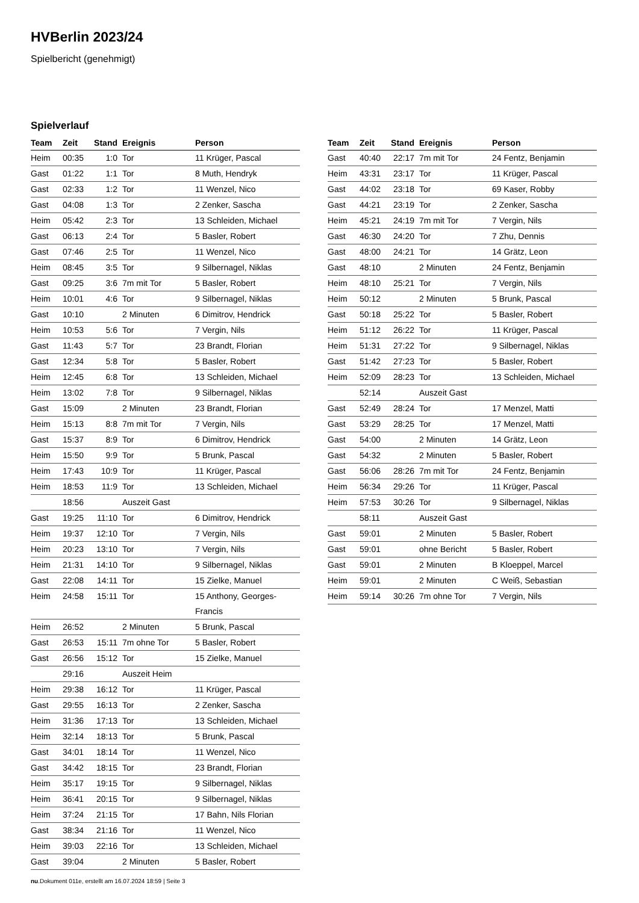HVBerlin 2023/24
Spielbericht (genehmigt)
Spielverlauf
| Team | Zeit | Stand | Ereignis | Person |
| --- | --- | --- | --- | --- |
| Heim | 00:35 | 1:0 | Tor | 11 Krüger, Pascal |
| Gast | 01:22 | 1:1 | Tor | 8 Muth, Hendryk |
| Gast | 02:33 | 1:2 | Tor | 11 Wenzel, Nico |
| Gast | 04:08 | 1:3 | Tor | 2 Zenker, Sascha |
| Heim | 05:42 | 2:3 | Tor | 13 Schleiden, Michael |
| Gast | 06:13 | 2:4 | Tor | 5 Basler, Robert |
| Gast | 07:46 | 2:5 | Tor | 11 Wenzel, Nico |
| Heim | 08:45 | 3:5 | Tor | 9 Silbernagel, Niklas |
| Gast | 09:25 | 3:6 | 7m mit Tor | 5 Basler, Robert |
| Heim | 10:01 | 4:6 | Tor | 9 Silbernagel, Niklas |
| Gast | 10:10 | | 2 Minuten | 6 Dimitrov, Hendrick |
| Heim | 10:53 | 5:6 | Tor | 7 Vergin, Nils |
| Gast | 11:43 | 5:7 | Tor | 23 Brandt, Florian |
| Gast | 12:34 | 5:8 | Tor | 5 Basler, Robert |
| Heim | 12:45 | 6:8 | Tor | 13 Schleiden, Michael |
| Heim | 13:02 | 7:8 | Tor | 9 Silbernagel, Niklas |
| Gast | 15:09 | | 2 Minuten | 23 Brandt, Florian |
| Heim | 15:13 | 8:8 | 7m mit Tor | 7 Vergin, Nils |
| Gast | 15:37 | 8:9 | Tor | 6 Dimitrov, Hendrick |
| Heim | 15:50 | 9:9 | Tor | 5 Brunk, Pascal |
| Heim | 17:43 | 10:9 | Tor | 11 Krüger, Pascal |
| Heim | 18:53 | 11:9 | Tor | 13 Schleiden, Michael |
| | 18:56 | | Auszeit Gast | |
| Gast | 19:25 | 11:10 | Tor | 6 Dimitrov, Hendrick |
| Heim | 19:37 | 12:10 | Tor | 7 Vergin, Nils |
| Heim | 20:23 | 13:10 | Tor | 7 Vergin, Nils |
| Heim | 21:31 | 14:10 | Tor | 9 Silbernagel, Niklas |
| Gast | 22:08 | 14:11 | Tor | 15 Zielke, Manuel |
| Heim | 24:58 | 15:11 | Tor | 15 Anthony, Georges- Francis |
| Heim | 26:52 | | 2 Minuten | 5 Brunk, Pascal |
| Gast | 26:53 | 15:11 | 7m ohne Tor | 5 Basler, Robert |
| Gast | 26:56 | 15:12 | Tor | 15 Zielke, Manuel |
| | 29:16 | | Auszeit Heim | |
| Heim | 29:38 | 16:12 | Tor | 11 Krüger, Pascal |
| Gast | 29:55 | 16:13 | Tor | 2 Zenker, Sascha |
| Heim | 31:36 | 17:13 | Tor | 13 Schleiden, Michael |
| Heim | 32:14 | 18:13 | Tor | 5 Brunk, Pascal |
| Gast | 34:01 | 18:14 | Tor | 11 Wenzel, Nico |
| Gast | 34:42 | 18:15 | Tor | 23 Brandt, Florian |
| Heim | 35:17 | 19:15 | Tor | 9 Silbernagel, Niklas |
| Heim | 36:41 | 20:15 | Tor | 9 Silbernagel, Niklas |
| Heim | 37:24 | 21:15 | Tor | 17 Bahn, Nils Florian |
| Gast | 38:34 | 21:16 | Tor | 11 Wenzel, Nico |
| Heim | 39:03 | 22:16 | Tor | 13 Schleiden, Michael |
| Gast | 39:04 | | 2 Minuten | 5 Basler, Robert |
| Team | Zeit | Stand | Ereignis | Person |
| --- | --- | --- | --- | --- |
| Gast | 40:40 | 22:17 | 7m mit Tor | 24 Fentz, Benjamin |
| Heim | 43:31 | 23:17 | Tor | 11 Krüger, Pascal |
| Gast | 44:02 | 23:18 | Tor | 69 Kaser, Robby |
| Gast | 44:21 | 23:19 | Tor | 2 Zenker, Sascha |
| Heim | 45:21 | 24:19 | 7m mit Tor | 7 Vergin, Nils |
| Gast | 46:30 | 24:20 | Tor | 7 Zhu, Dennis |
| Gast | 48:00 | 24:21 | Tor | 14 Grätz, Leon |
| Gast | 48:10 | | 2 Minuten | 24 Fentz, Benjamin |
| Heim | 48:10 | 25:21 | Tor | 7 Vergin, Nils |
| Heim | 50:12 | | 2 Minuten | 5 Brunk, Pascal |
| Gast | 50:18 | 25:22 | Tor | 5 Basler, Robert |
| Heim | 51:12 | 26:22 | Tor | 11 Krüger, Pascal |
| Heim | 51:31 | 27:22 | Tor | 9 Silbernagel, Niklas |
| Gast | 51:42 | 27:23 | Tor | 5 Basler, Robert |
| Heim | 52:09 | 28:23 | Tor | 13 Schleiden, Michael |
| | 52:14 | | Auszeit Gast | |
| Gast | 52:49 | 28:24 | Tor | 17 Menzel, Matti |
| Gast | 53:29 | 28:25 | Tor | 17 Menzel, Matti |
| Gast | 54:00 | | 2 Minuten | 14 Grätz, Leon |
| Gast | 54:32 | | 2 Minuten | 5 Basler, Robert |
| Gast | 56:06 | 28:26 | 7m mit Tor | 24 Fentz, Benjamin |
| Heim | 56:34 | 29:26 | Tor | 11 Krüger, Pascal |
| Heim | 57:53 | 30:26 | Tor | 9 Silbernagel, Niklas |
| | 58:11 | | Auszeit Gast | |
| Gast | 59:01 | | 2 Minuten | 5 Basler, Robert |
| Gast | 59:01 | | ohne Bericht | 5 Basler, Robert |
| Gast | 59:01 | | 2 Minuten | B Kloeppel, Marcel |
| Heim | 59:01 | | 2 Minuten | C Weiß, Sebastian |
| Heim | 59:14 | 30:26 | 7m ohne Tor | 7 Vergin, Nils |
nu.Dokument 011e, erstellt am 16.07.2024 18:59 | Seite 3